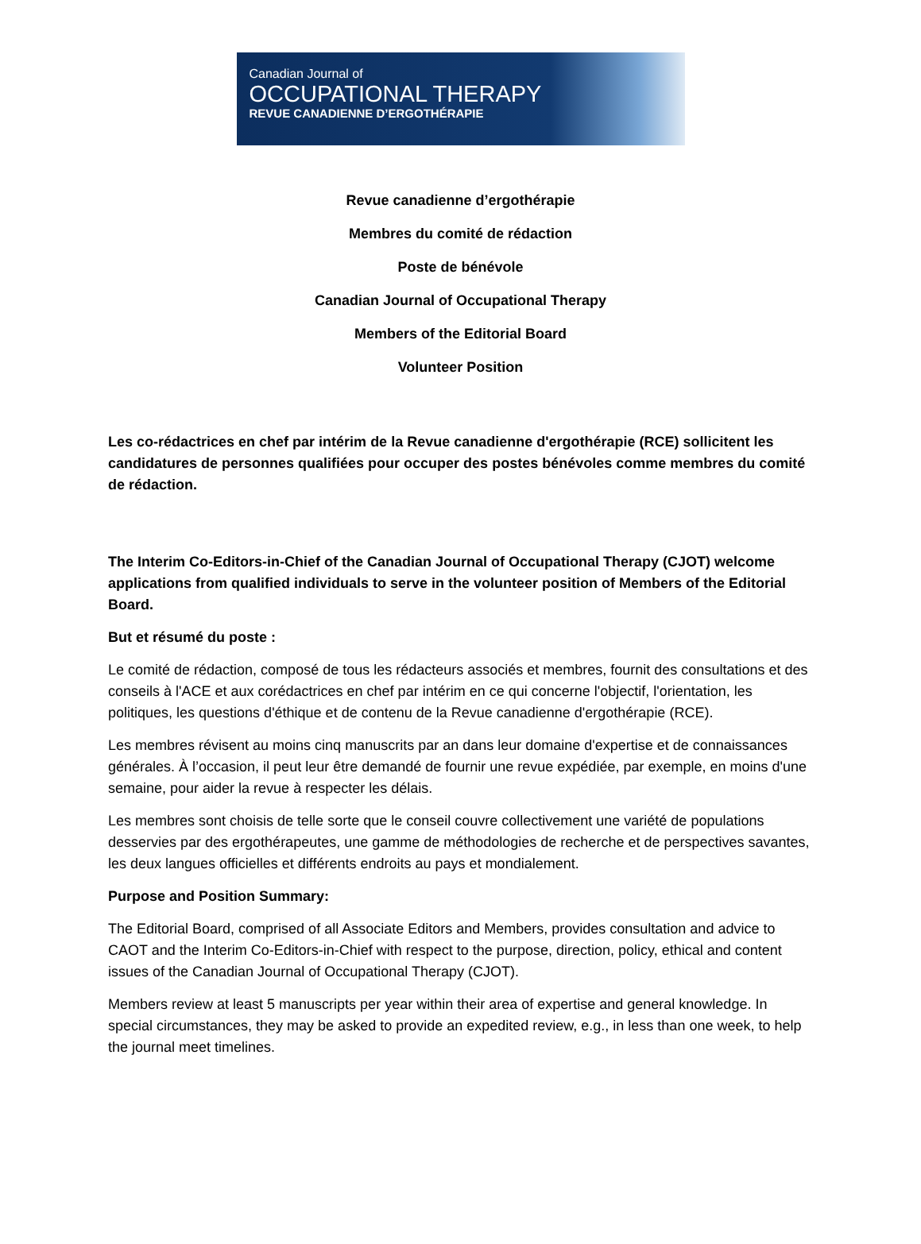Canadian Journal of
OCCUPATIONAL THERAPY
REVUE CANADIENNE D’ERGOTHÉRAPIE
Revue canadienne d’ergothérapie
Membres du comité de rédaction
Poste de bénévole
Canadian Journal of Occupational Therapy
Members of the Editorial Board
Volunteer Position
Les co-rédactrices en chef par intérim de la Revue canadienne d'ergothérapie (RCE) sollicitent les candidatures de personnes qualifiées pour occuper des postes bénévoles comme membres du comité de rédaction.
The Interim Co-Editors-in-Chief of the Canadian Journal of Occupational Therapy (CJOT) welcome applications from qualified individuals to serve in the volunteer position of Members of the Editorial Board.
But et résumé du poste :
Le comité de rédaction, composé de tous les rédacteurs associés et membres, fournit des consultations et des conseils à l'ACE et aux corédactrices en chef par intérim en ce qui concerne l'objectif, l'orientation, les politiques, les questions d'éthique et de contenu de la Revue canadienne d'ergothérapie (RCE).
Les membres révisent au moins cinq manuscrits par an dans leur domaine d'expertise et de connaissances générales. À l’occasion, il peut leur être demandé de fournir une revue expédiée, par exemple, en moins d'une semaine, pour aider la revue à respecter les délais.
Les membres sont choisis de telle sorte que le conseil couvre collectivement une variété de populations desservies par des ergothérapeutes, une gamme de méthodologies de recherche et de perspectives savantes, les deux langues officielles et différents endroits au pays et mondialement.
Purpose and Position Summary:
The Editorial Board, comprised of all Associate Editors and Members, provides consultation and advice to CAOT and the Interim Co-Editors-in-Chief with respect to the purpose, direction, policy, ethical and content issues of the Canadian Journal of Occupational Therapy (CJOT).
Members review at least 5 manuscripts per year within their area of expertise and general knowledge. In special circumstances, they may be asked to provide an expedited review, e.g., in less than one week, to help the journal meet timelines.